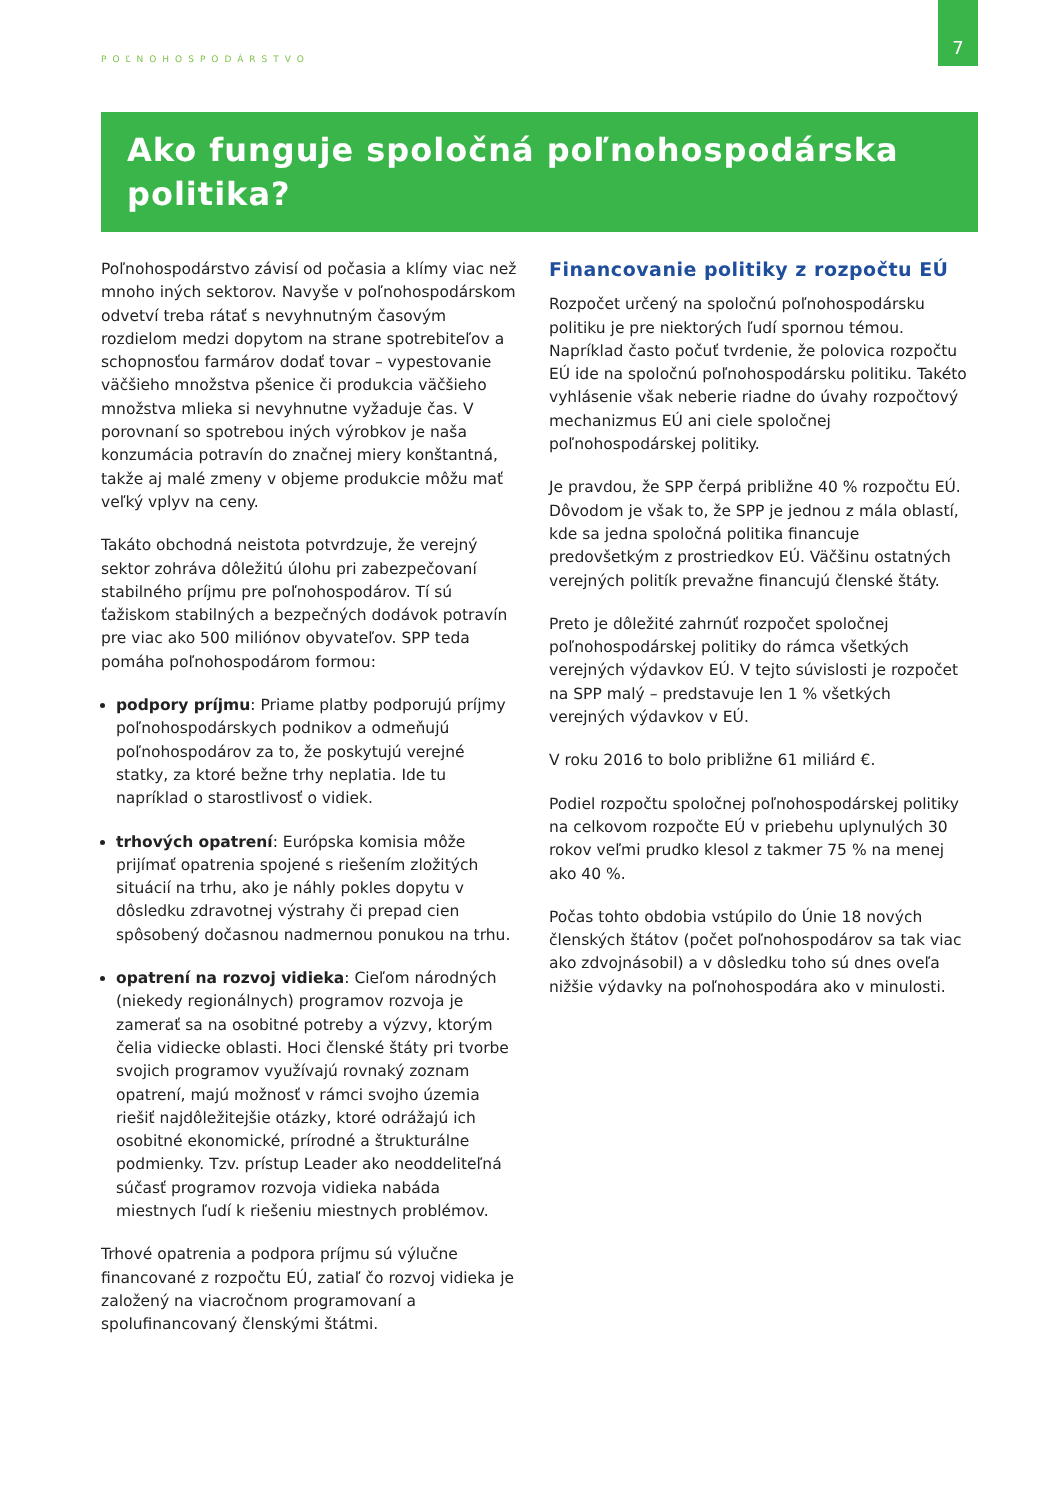POĽNOHOSPODÁRSTVO
7
Ako funguje spoločná poľnohospodárska politika?
Poľnohospodárstvo závisí od počasia a klímy viac než mnoho iných sektorov. Navyše v poľnohospodárskom odvetví treba rátať s nevyhnutným časovým rozdielom medzi dopytom na strane spotrebiteľov a schopnosťou farmárov dodať tovar – vypestovanie väčšieho množstva pšenice či produkcia väčšieho množstva mlieka si nevyhnutne vyžaduje čas. V porovnaní so spotrebou iných výrobkov je naša konzumácia potravín do značnej miery konštantná, takže aj malé zmeny v objeme produkcie môžu mať veľký vplyv na ceny.
Takáto obchodná neistota potvrdzuje, že verejný sektor zohráva dôležitú úlohu pri zabezpečovaní stabilného príjmu pre poľnohospodárov. Tí sú ťažiskom stabilných a bezpečných dodávok potravín pre viac ako 500 miliónov obyvateľov. SPP teda pomáha poľnohospodárom formou:
podpory príjmu: Priame platby podporujú príjmy poľnohospodárskych podnikov a odmeňujú poľnohospodárov za to, že poskytujú verejné statky, za ktoré bežne trhy neplatia. Ide tu napríklad o starostlivosť o vidiek.
trhových opatrení: Európska komisia môže prijímať opatrenia spojené s riešením zložitých situácií na trhu, ako je náhly pokles dopytu v dôsledku zdravotnej výstrahy či prepad cien spôsobený dočasnou nadmernou ponukou na trhu.
opatrení na rozvoj vidieka: Cieľom národných (niekedy regionálnych) programov rozvoja je zamerať sa na osobitné potreby a výzvy, ktorým čelia vidiecke oblasti. Hoci členské štáty pri tvorbe svojich programov využívajú rovnaký zoznam opatrení, majú možnosť v rámci svojho územia riešiť najdôležitejšie otázky, ktoré odrážajú ich osobitné ekonomické, prírodné a štrukturálne podmienky. Tzv. prístup Leader ako neoddeliteľná súčasť programov rozvoja vidieka nabáda miestnych ľudí k riešeniu miestnych problémov.
Trhové opatrenia a podpora príjmu sú výlučne financované z rozpočtu EÚ, zatiaľ čo rozvoj vidieka je založený na viacročnom programovaní a spolufinancovaný členskými štátmi.
Financovanie politiky z rozpočtu EÚ
Rozpočet určený na spoločnú poľnohospodársku politiku je pre niektorých ľudí spornou témou. Napríklad často počuť tvrdenie, že polovica rozpočtu EÚ ide na spoločnú poľnohospodársku politiku. Takéto vyhlásenie však neberie riadne do úvahy rozpočtový mechanizmus EÚ ani ciele spoločnej poľnohospodárskej politiky.
Je pravdou, že SPP čerpá približne 40 % rozpočtu EÚ. Dôvodom je však to, že SPP je jednou z mála oblastí, kde sa jedna spoločná politika financuje predovšetkým z prostriedkov EÚ. Väčšinu ostatných verejných politík prevažne financujú členské štáty.
Preto je dôležité zahrnúť rozpočet spoločnej poľnohospodárskej politiky do rámca všetkých verejných výdavkov EÚ. V tejto súvislosti je rozpočet na SPP malý – predstavuje len 1 % všetkých verejných výdavkov v EÚ.
V roku 2016 to bolo približne 61 miliárd €.
Podiel rozpočtu spoločnej poľnohospodárskej politiky na celkovom rozpočte EÚ v priebehu uplynulých 30 rokov veľmi prudko klesol z takmer 75 % na menej ako 40 %.
Počas tohto obdobia vstúpilo do Únie 18 nových členských štátov (počet poľnohospodárov sa tak viac ako zdvojnásobil) a v dôsledku toho sú dnes oveľa nižšie výdavky na poľnohospodára ako v minulosti.